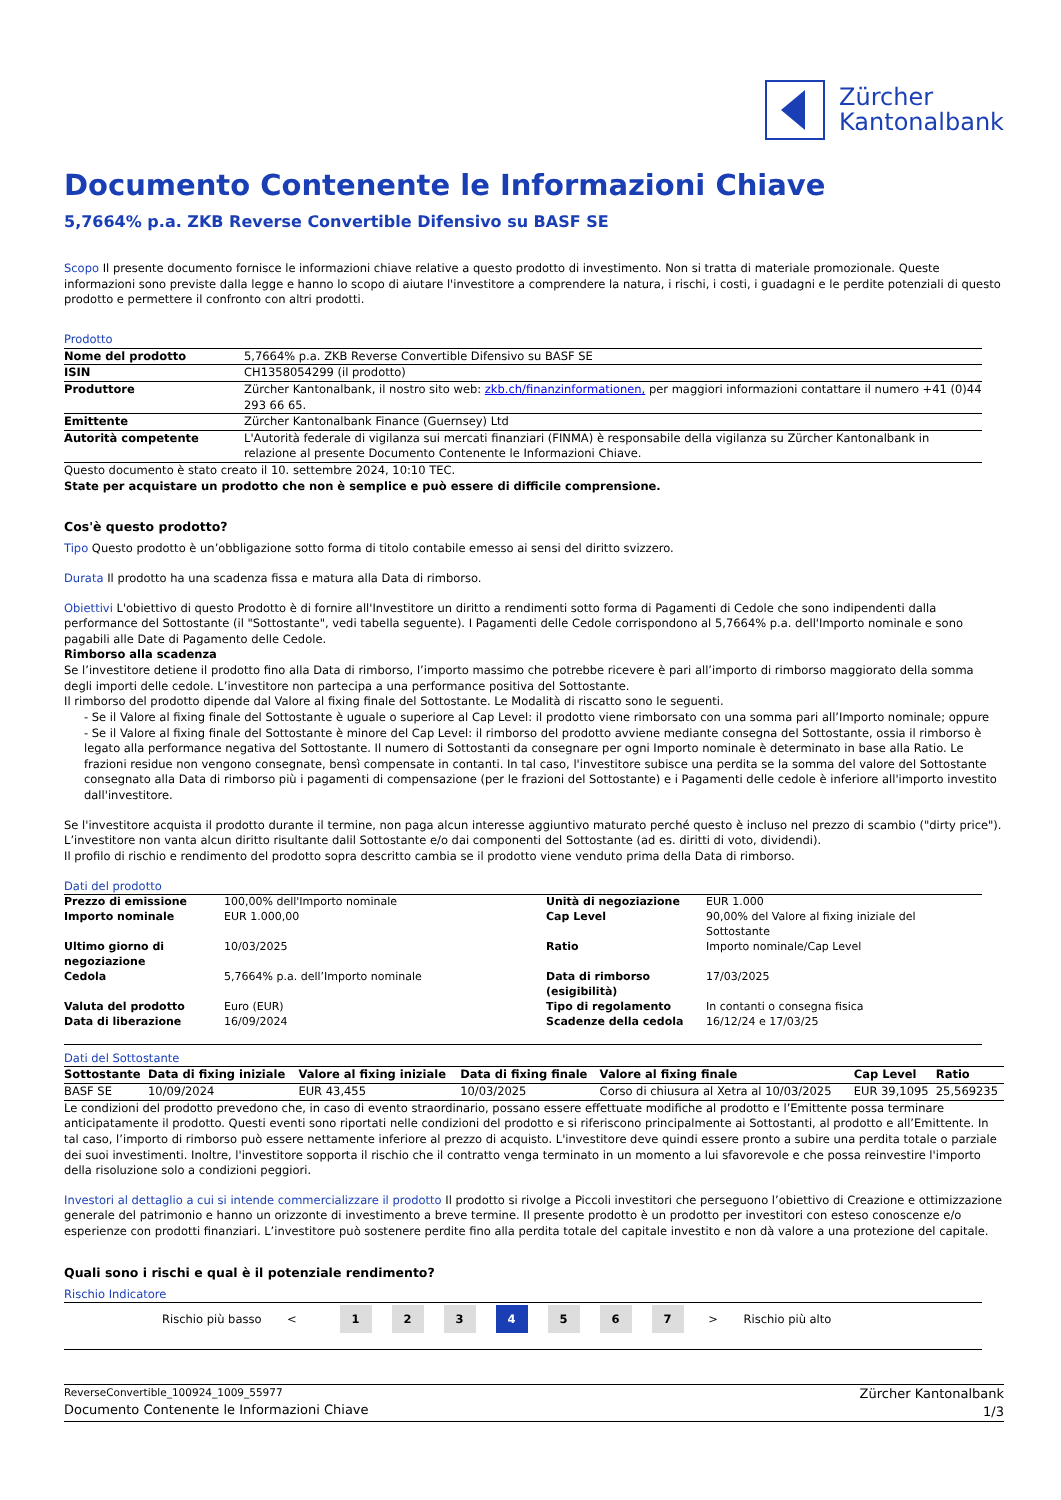Zürcher
Kantonalbank
Documento Contenente le Informazioni Chiave
5,7664% p.a. ZKB Reverse Convertible Difensivo su BASF SE
Scopo Il presente documento fornisce le informazioni chiave relative a questo prodotto di investimento. Non si tratta di materiale promozionale. Queste informazioni sono previste dalla legge e hanno lo scopo di aiutare l'investitore a comprendere la natura, i rischi, i costi, i guadagni e le perdite potenziali di questo prodotto e permettere il confronto con altri prodotti.
Prodotto
| Nome del prodotto | 5,7664% p.a. ZKB Reverse Convertible Difensivo su BASF SE |
| ISIN | CH1358054299 (il prodotto) |
| Produttore | Zürcher Kantonalbank, il nostro sito web: zkb.ch/finanzinformationen, per maggiori informazioni contattare il numero +41 (0)44 293 66 65. |
| Emittente | Zürcher Kantonalbank Finance (Guernsey) Ltd |
| Autorità competente | L'Autorità federale di vigilanza sui mercati finanziari (FINMA) è responsabile della vigilanza su Zürcher Kantonalbank in relazione al presente Documento Contenente le Informazioni Chiave. |
Questo documento è stato creato il 10. settembre 2024, 10:10 TEC.
State per acquistare un prodotto che non è semplice e può essere di difficile comprensione.
Cos'è questo prodotto?
Tipo Questo prodotto è un’obbligazione sotto forma di titolo contabile emesso ai sensi del diritto svizzero.
Durata Il prodotto ha una scadenza fissa e matura alla Data di rimborso.
Obiettivi L'obiettivo di questo Prodotto è di fornire all'Investitore un diritto a rendimenti sotto forma di Pagamenti di Cedole che sono indipendenti dalla performance del Sottostante (il "Sottostante", vedi tabella seguente). I Pagamenti delle Cedole corrispondono al 5,7664% p.a. dell'Importo nominale e sono pagabili alle Date di Pagamento delle Cedole.
Rimborso alla scadenza
Se l’investitore detiene il prodotto fino alla Data di rimborso, l’importo massimo che potrebbe ricevere è pari all’importo di rimborso maggiorato della somma degli importi delle cedole. L’investitore non partecipa a una performance positiva del Sottostante.
Il rimborso del prodotto dipende dal Valore al fixing finale del Sottostante. Le Modalità di riscatto sono le seguenti.
- Se il Valore al fixing finale del Sottostante è uguale o superiore al Cap Level: il prodotto viene rimborsato con una somma pari all’Importo nominale; oppure
- Se il Valore al fixing finale del Sottostante è minore del Cap Level: il rimborso del prodotto avviene mediante consegna del Sottostante, ossia il rimborso è legato alla performance negativa del Sottostante. Il numero di Sottostanti da consegnare per ogni Importo nominale è determinato in base alla Ratio. Le frazioni residue non vengono consegnate, bensì compensate in contanti. In tal caso, l'investitore subisce una perdita se la somma del valore del Sottostante consegnato alla Data di rimborso più i pagamenti di compensazione (per le frazioni del Sottostante) e i Pagamenti delle cedole è inferiore all'importo investito dall'investitore.
Se l'investitore acquista il prodotto durante il termine, non paga alcun interesse aggiuntivo maturato perché questo è incluso nel prezzo di scambio ("dirty price"). L’investitore non vanta alcun diritto risultante dalil Sottostante e/o dai componenti del Sottostante (ad es. diritti di voto, dividendi).
Il profilo di rischio e rendimento del prodotto sopra descritto cambia se il prodotto viene venduto prima della Data di rimborso.
Dati del prodotto
| Prezzo di emissione | 100,00% dell'Importo nominale | Unità di negoziazione | EUR 1.000 |
| Importo nominale | EUR 1.000,00 | Cap Level | 90,00% del Valore al fixing iniziale del Sottostante |
| Ultimo giorno di negoziazione | 10/03/2025 | Ratio | Importo nominale/Cap Level |
| Cedola | 5,7664% p.a. dell’Importo nominale | Data di rimborso (esigibilità) | 17/03/2025 |
| Valuta del prodotto | Euro (EUR) | Tipo di regolamento | In contanti o consegna fisica |
| Data di liberazione | 16/09/2024 | Scadenze della cedola | 16/12/24 e 17/03/25 |
Dati del Sottostante
| Sottostante | Data di fixing iniziale | Valore al fixing iniziale | Data di fixing finale | Valore al fixing finale | Cap Level | Ratio |
| --- | --- | --- | --- | --- | --- | --- |
| BASF SE | 10/09/2024 | EUR 43,455 | 10/03/2025 | Corso di chiusura al Xetra al 10/03/2025 | EUR 39,1095 | 25,569235 |
Le condizioni del prodotto prevedono che, in caso di evento straordinario, possano essere effettuate modifiche al prodotto e l’Emittente possa terminare anticipatamente il prodotto. Questi eventi sono riportati nelle condizioni del prodotto e si riferiscono principalmente ai Sottostanti, al prodotto e all’Emittente. In tal caso, l’importo di rimborso può essere nettamente inferiore al prezzo di acquisto. L'investitore deve quindi essere pronto a subire una perdita totale o parziale dei suoi investimenti. Inoltre, l'investitore sopporta il rischio che il contratto venga terminato in un momento a lui sfavorevole e che possa reinvestire l'importo della risoluzione solo a condizioni peggiori.
Investori al dettaglio a cui si intende commercializzare il prodotto Il prodotto si rivolge a Piccoli investitori che perseguono l’obiettivo di Creazione e ottimizzazione generale del patrimonio e hanno un orizzonte di investimento a breve termine. Il presente prodotto è un prodotto per investitori con esteso conoscenze e/o esperienze con prodotti finanziari. L’investitore può sostenere perdite fino alla perdita totale del capitale investito e non dà valore a una protezione del capitale.
Quali sono i rischi e qual è il potenziale rendimento?
Rischio Indicatore
Rischio più basso < 1234567 > Rischio più alto
ReverseConvertible_100924_1009_55977
Documento Contenente le Informazioni Chiave
Zürcher Kantonalbank
1/3